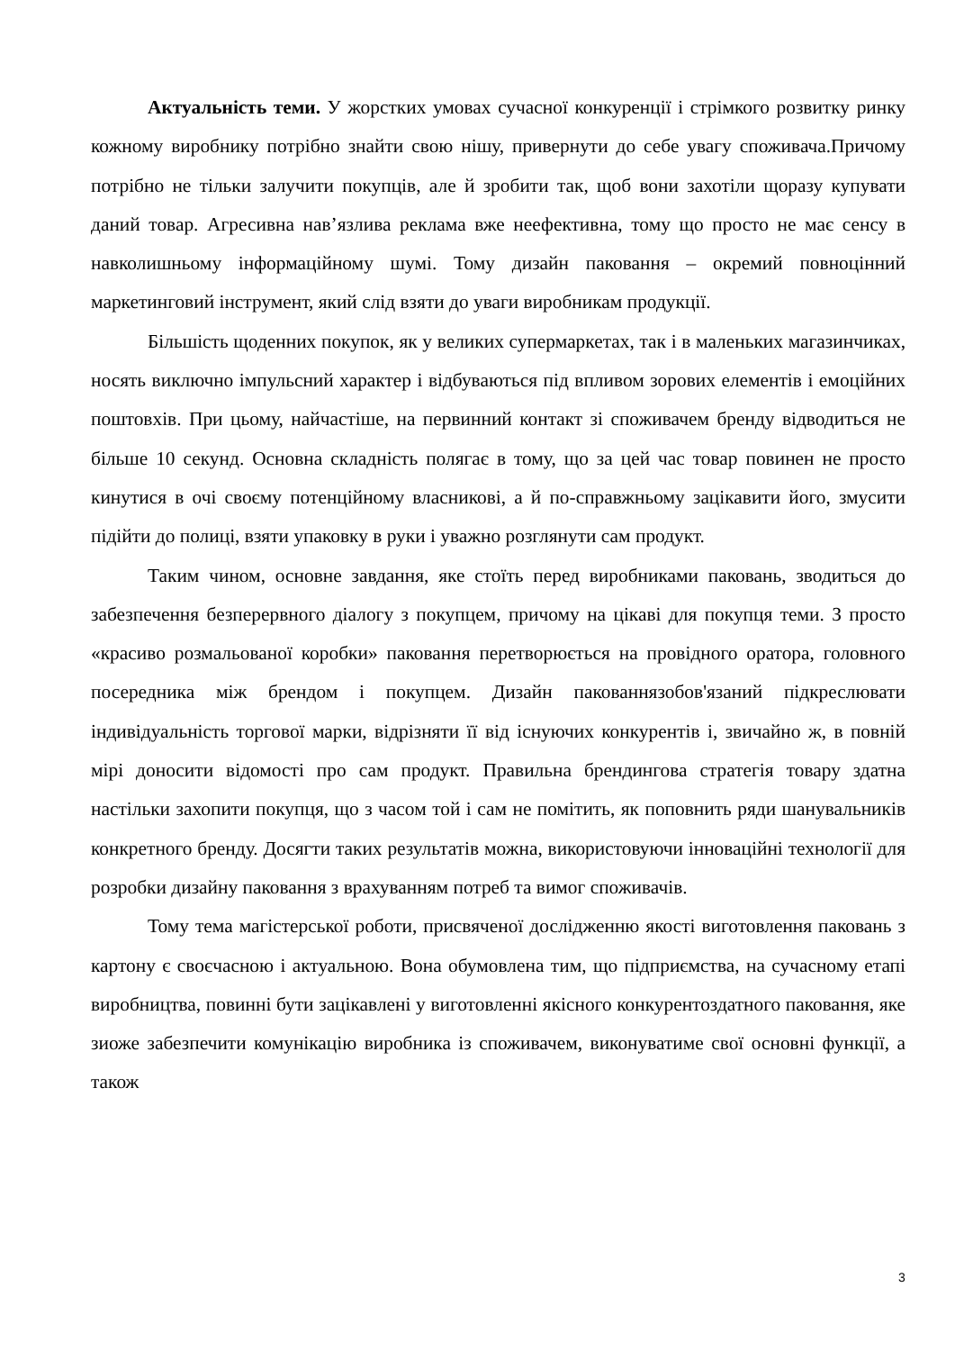Актуальність теми. У жорстких умовах сучасної конкуренції і стрімкого розвитку ринку кожному виробнику потрібно знайти свою нішу, привернути до себе увагу споживача.Причому потрібно не тільки залучити покупців, але й зробити так, щоб вони захотіли щоразу купувати даний товар. Агресивна нав’язлива реклама вже неефективна, тому що просто не має сенсу в навколишньому інформаційному шумі. Тому дизайн паковання – окремий повноцінний маркетинговий інструмент, який слід взяти до уваги виробникам продукції.
Більшість щоденних покупок, як у великих супермаркетах, так і в маленьких магазинчиках, носять виключно імпульсний характер і відбуваються під впливом зорових елементів і емоційних поштовхів. При цьому, найчастіше, на первинний контакт зі споживачем бренду відводиться не більше 10 секунд. Основна складність полягає в тому, що за цей час товар повинен не просто кинутися в очі своєму потенційному власникові, а й по-справжньому зацікавити його, змусити підійти до полиці, взяти упаковку в руки і уважно розглянути сам продукт.
Таким чином, основне завдання, яке стоїть перед виробниками паковань, зводиться до забезпечення безперервного діалогу з покупцем, причому на цікаві для покупця теми. З просто «красиво розмальованої коробки» паковання перетворюється на провідного оратора, головного посередника між брендом і покупцем. Дизайн пакованнязобов'язаний підкреслювати індивідуальність торгової марки, відрізняти її від існуючих конкурентів і, звичайно ж, в повній мірі доносити відомості про сам продукт. Правильна брендингова стратегія товару здатна настільки захопити покупця, що з часом той і сам не помітить, як поповнить ряди шанувальників конкретного бренду. Досягти таких результатів можна, використовуючи інноваційні технології для розробки дизайну паковання з врахуванням потреб та вимог споживачів.
Тому тема магістерської роботи, присвяченої дослідженню якості виготовлення паковань з картону є своєчасною і актуальною. Вона обумовлена тим, що підприємства, на сучасному етапі виробництва, повинні бути зацікавлені у виготовленні якісного конкурентоздатного паковання, яке зиоже забезпечити комунікацію виробника із споживачем, виконуватиме свої основні функції, а також
3